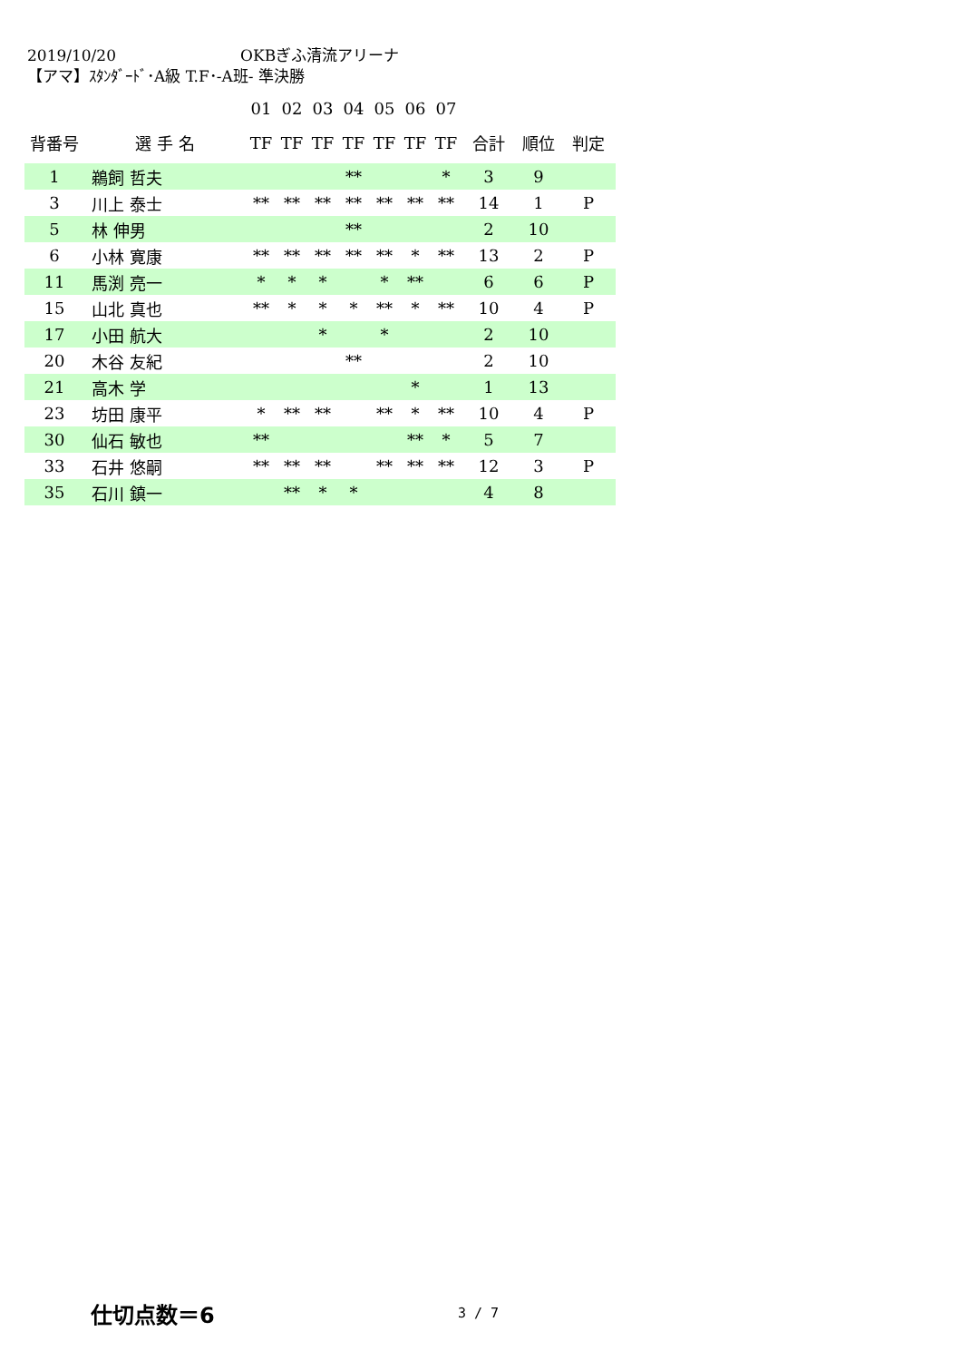2019/10/20 OKBぎふ清流アリーナ
【アマ】ｽﾀﾝﾀﾞｰﾄﾞ･A級 T.F･-A班- 準決勝
| | | 01 | 02 | 03 | 04 | 05 | 06 | 07 | | | |
| 背番号 | 選 手 名 | TF | TF | TF | TF | TF | TF | TF | 合計 | 順位 | 判定 |
| 1 | 鵜飼 哲夫 | | | | ** | | | * | 3 | 9 | |
| 3 | 川上 泰士 | ** | ** | ** | ** | ** | ** | ** | 14 | 1 | P |
| 5 | 林 伸男 | | | | ** | | | | 2 | 10 | |
| 6 | 小林 寛康 | ** | ** | ** | ** | ** | * | ** | 13 | 2 | P |
| 11 | 馬渕 亮一 | * | * | * | | * | ** | | 6 | 6 | P |
| 15 | 山北 真也 | ** | * | * | * | ** | * | ** | 10 | 4 | P |
| 17 | 小田 航大 | | | * | | * | | | 2 | 10 | |
| 20 | 木谷 友紀 | | | | ** | | | | 2 | 10 | |
| 21 | 高木 学 | | | | | | * | | 1 | 13 | |
| 23 | 坊田 康平 | * | ** | ** | | ** | * | ** | 10 | 4 | P |
| 30 | 仙石 敏也 | ** | | | | | ** | * | 5 | 7 | |
| 33 | 石井 悠嗣 | ** | ** | ** | | ** | ** | ** | 12 | 3 | P |
| 35 | 石川 鎮一 | | ** | * | * | | | | 4 | 8 | |
仕切点数＝6 3 / 7